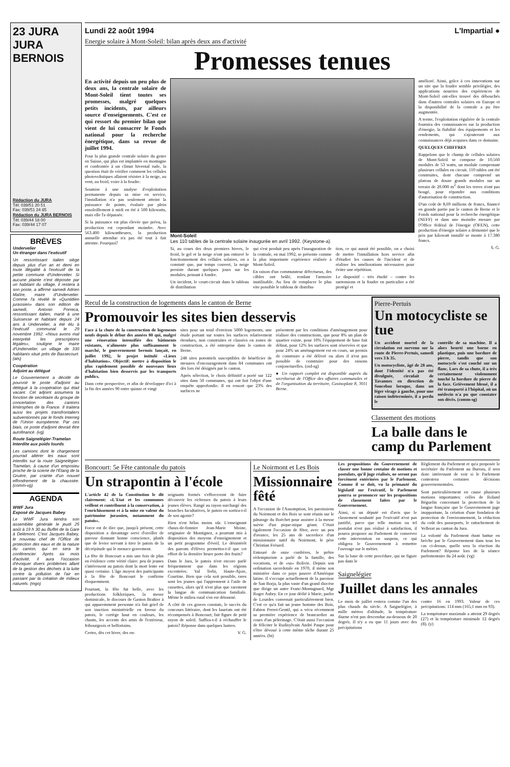23 JURA JURA BERNOIS
Rédaction du JURA
Tél: 039/51 20 51
Fax: 039/51 24 85
Rédaction du JURA BERNOIS
Tél: 039/44 18 00
Fax: 039/44 17 07
BRÈVES
Undervelier
Un étranger dans l'exécutif
Un ressortissant italien siège depuis plus d'un an et demi en toute illégalité à l'exécutif de la petite commune d'Undervelier. Si aucune plainte n'est déposée par un habitant du village, il restera à son poste, a affirmé samedi Adrien Maître, maire d'Undervelier. Comme l'a révélé le «Quotidien jurassien» dans son édition de samedi, Antonio Porreca, ressortissant italien, marié à une Suissesse et habitant depuis 24 ans à Undervelier, a été élu à l'exécutif communal le 29 novembre 1992. «Nous avons mal interprété les prescriptions légales», souligne le maire d'Undervelier, un village de 330 habitants situé près de Bassecourt. (ats)
Coopération
Adjoint au délégué
Le Gouvernement a décidé de pourvoir le poste d'adjoint au délégué à la coopération qui était vacant. Cet adjoint assumera la fonction de secrétaire du groupe de concertation des cantons limitrophes de la France. Il traitera aussi les projets transfrontaliers subventionnés par le fonds Interreg de l'Union européenne. Par ces biais, ce poste d'adjoint devrait être autofinancé. (vg)
Route Saignelégier-Tramelan
Interdite aux poids lourds
Les camions dont le chargement pourrait altérer les eaux sont interdits sur la route Saignelégier-Tramelan, à cause d'un emposieu proche de la scierie de l'Etang de la Gruère, par crainte d'un nouvel effondrement de la chaussée. (comm-vg)
AGENDA
WWF Jura
Exposé de Jacques Babey
Le WWF Jura tiendra son assemblée générale le jeudi 25 août à 19 h 30 au Buffet de la Gare à Delémont. C'est Jacques Babey, le nouveau chef de l'Office de protection des eaux et de la nature du canton, qui en sera le conférencier. Après six mois d'activité, il aura l'occasion d'évoquer divers problèmes allant de la gestion des déchets à la lutte contre la pollution de l'air en passant par la création de milieux naturels. (mgo)
Lundi 22 août 1994 L'Impartial ●
Energie solaire à Mont-Soleil: bilan après deux ans d'activité
Promesses tenues
En activité depuis un peu plus de deux ans, la centrale solaire de Mont-Soleil tient toutes ses promesses, malgré quelques petits incidents, par ailleurs source d'enseignements. C'est ce qui ressort du premier bilan que vient de lui consacrer le Fonds national pour la recherche énergétique, dans sa revue de juillet 1994.
Pour la plus grande centrale solaire du genre en Suisse, qui plus est implantée en montagne et confrontée à un climat hivernal rude, la question était de vérifier comment les cellules photovoltaïques allaient résister à la neige, au vent, au froid, voire à la foudre.
Soumise à une analyse d'exploitation permanente depuis sa mise en service, l'installation n'a pas seulement atteint la puissance de pointe, évaluée par plein ensoleillement à midi en été à 500 kilowatts, mais elle l'a dépassée.
Si la puissance est plus élevée que prévu, la production est cependant moindre. Avec 563.400 kilowattheures, la production annuelle attendue n'a pas été tout à fait atteinte. Pourquoi?
Mont-Soleil
Les 110 tables de la centrale solaire inaugurée en avril 1992. (Keystone-a)
Si, au cours des deux premiers hivers, le froid, le gel et la neige n'ont pas entravé le fonctionnement des cellules solaires, on a constaté que, par temps couvert, la neige persiste durant quelques jours sur les modules, peinant à fondre.
Un incident, le court-circuit dans le tableau de distribution
qui s'est produit peu après l'inauguration de la centrale, en mai 1992, se présente comme la plus importante expérience réalisée à Mont-Soleil.
En raison d'un commutateur défectueux, des câbles ont brûlé, rendant l'armoire inutilisable. Au lieu de remplacer le plus vite possible le tableau de distribu-
tion, ce qui aurait été possible, on a choisi de mettre l'installation hors service afin d'étudier les causes de l'incident et de réaliser les améliorations nécessaires pour éviter une répétition.
Le dispositif – très étudié – contre les surtensions et la foudre en particulier a été protégé et
amélioré. Ainsi, grâce à ces innovations sur un site que la foudre semble privilégier, des applications nourries des expériences de Mont-Soleil ont-elles trouvé des débouchés dans d'autres centrales solaires en Europe et la disponibilité de la centrale a pu être augmentée.
A terme, l'exploitation régulière de la centrale fournira des connaissances sur la production d'énergie, la fiabilité des équipements et les rendements, qui s'ajouteront aux connaissances déjà acquises dans ce domaine.
QUELQUES CHIFFRES
Rappelons que le champ de cellules solaires de Mont-Soleil se compose de 10.560 modules de 53 watts, un module comprenant plusieurs cellules en circuit. 110 tables ont été construites, dont chacune comprend un plateau de douze grands modules sur un terrain de 20.000 m<sup>2</sup> dont les terres n'ont pas bougé, pour répondre aux conditions d'autorisation de construction.
D'un coût de 8,69 millions de francs, financé en grande partie par le canton de Berne et le Fonds national pour la recherche énergétique (NEFF) et dans une moindre mesure par l'Office fédéral de l'énergie (OFEN), cette production d'énergie solaire a démontré que le prix par kilowatt installé se monte à 17.380 francs.
S. G.
Recul de la construction de logements dans le canton de Berne
Promouvoir les sites bien desservis
Face à la chute de la construction de logements neufs depuis le début des années 80 qui, malgré une rénovation intensifiée des bâtiments existants, n'alimente plus suffisamment le marché, le gouvernement bernois lançait, en juillet 1992, le projet intitulé «Lieux d'habitation». Objectif: mettre à disposition le plus rapidement possible de nouveaux lieux d'habitation bien desservis par les transports publics.
Dans cette perspective, et afin de développer d'ici à la fin des années 90 entre quinze et vingt
sites pour un total d'environ 5000 logements, une étude portant sur toutes les surfaces relativement étendues, non construites et classées en zones de construction, a été entreprise dans le canton de Berne.
248 sites potentiels susceptibles de bénéficier de mesures d'encouragement dans 84 communes ont dès lors été désignés par le canton.
Après sélection, le choix définitif a porté sur 122 sites dans 50 communes, qui ont fait l'objet d'une enquête approfondie. Il en ressort que 23% des surfaces ne
présentent par les conditions d'aménagement pour réaliser des constructions, que pour 8% un plan de quartier existe, pour 10% l'équipement de base fait défaut, pour 12% les surfaces sont réservées et que pour 24% un aménagement est en cours, un permis de construire a été délivré ou alors il n'est pas possible de construire pour des raisons conjoncturelles. (oid-sg)
● Un rapport complet est disponible auprès du secrétariat de l'Office des affaires communales et de l'organisation du territoire, Casinoplatz 8, 3011 Berne.
Pierre-Pertuis
Un motocycliste se tue
Un accident mortel de la circulation est survenu sur la route de Pierre-Pertuis, samedi vers 3 h 35.
Un motocycliste, âgé de 28 ans, dont l'identité n'a pas été divulguée, circulait de Tavannes en direction de Sonceboz lorsque, dans un léger virage à gauche, pour une raison indéterminée, il a perdu le
contrôle de sa machine. Il a alors heurté une borne en plastique, puis une bordure de pierre, tandis que son motocycle s'est couché sur un flanc. Lors de sa chute, il a très certainement violemment touché la bordure de pierre de la face. Grièvement blessé, il a été transporté à l'hôpital, où un médecin n'a pu que constater son décès. (comm-sg)
Classement des motions
La balle dans le camp du Parlement
Boncourt: 5e Fête cantonale du patois
Un strapontin à l'école
L'article 42 de la Constitution le dit clairement: «L'Etat et les communes veillent et contribuent à la conservation, à l'enrichissement et à la mise en valeur du patrimoine jurassien, notamment du patois».
Force est de dire que, jusqu'à présent, cette disposition a davantage servi d'oreiller de paresse donnant bonne conscience, plutôt que de levier servant à tirer le patois de la décrépitude qui le menace gravement.
La fête de Boncourt a mis une fois de plus en évidence cette vérité claire: peu de jeunes s'intéressent au patois dont la mort lente est quasi certaine. L'âge moyen des participants à la fête de Boncourt le confirme éloquemment.
Pourtant, la fête fut belle, avec les productions folkloriques, la messe dominicale, le discours de Gaston Brahier à qui apparemment personne n'a fait grief de son inaction ministérielle en faveur du patois, le cortège haut en couleurs, les chants, les accents des amis de l'extérieur, fribourgeois et belfortains.
Certes, dès cet hiver, des en-
seignants formés s'efforceront de faire découvrir les richesses du patois à leurs jeunes élèves. Rangé au rayon surchargé des branches facultatives, le patois en sortira-t-il de son agonie?
Rien n'est hélas moins sûr. L'enseignant chaux-de-fonnier Jean-Marie Moine, originaire de Montignez, a pourtant mis à disposition des moyens d'enseignement et un petit programme d'éveil. Le désintérêt des parents d'élèves permettra-t-il que cet effort de la dernière heure porte des fruits?
Dans le Jura, le patois n'est encore parlé fréquemment que dans les régions excentrées: Val Terbi, Haute-Ajoie, Courtine. Bien que cela soit possible, rares sont les jeunes qui l'apprennent à l'aide de cassettes, alors qu'il n'est plus que rarement la langue de communication familiale. Même le milieu rural s'en est détourné.
A côté de ces graves constats, le succès du concours littéraire, dont les lauréats ont été récompensés à Boncourt, fait figure de petit rayon de soleil. Suffira-t-il à réchauffer le patois? Réponse dans quelques lustres.
V. G.
Le Noirmont et Les Bois
Missionnaire fêté
A l'occasion de l'Assomption, les paroissiens du Noirmont et des Bois se sont réunis sur le pâturage du Boéchet pour assister à la messe suivie d'un pique-nique géant. C'était également l'occasion de fêter, avec un peu d'avance, les 25 ans de sacerdoce d'un missionnaire natif du Noirmont, le père Christian Frésard.
Entouré de onze confrères, le prêtre rédemptoriste a parlé de la famille, des vocations, et de «sa» Bolivie. Depuis son ordination sacerdotale en 1970, il mène son ministère dans ce pays pauvre d'Amérique latine. Il s'occupe actuellement de la paroisse de San Borja, la plus vaste d'un grand diocèse que dirige un autre Franc-Montagnard, Mgr Roger Aubry. En ce jour dédié à Marie, parler de Lourdes convenait particulièrement bien. C'est ce qu'a fait un jeune homme des Bois, Fabien Perret-Gentil, qui a vécu récemment sa première expérience de brancardier au cours d'un pèlerinage. C'était aussi l'occasion de féliciter le Rudisylvain André Paupe pour s'être dévoué à cette même tâche durant 25 années. (bt)
Les propositions du Gouvernement de classer une bonne centaine de motions et postulats, qu'il juge réalisés, ne seront pas forcément entérinées par le Parlement. Comme il se doit, vu la primauté du législatif sur l'exécutif, le Parlement pourra se prononcer sur les propositions de classement faites par le Gouvernement.
Ainsi, si un député est d'avis que le classement souhaité par l'exécutif n'est pas justifié, parce que telle motion ou tel postulat n'est pas réalisé à satisfaction, il pourra proposer au Parlement de conserver cette intervention en suspens, ce qui obligera le Gouvernement à remettre l'ouvrage sur le métier.
Sur la base de cette procédure, qui ne figure pas dans le
Règlement du Parlement et qu'a proposée le secrétaire du Parlement au Bureau, il sera donc intéressant de voir si le Parlement contestera certaines décisions gouvernementales.
Sont particulièrement en cause plusieurs motions importantes: celles de Roland Béguelin concernant la protection de la langue française que le Gouvernement juge inopportune, la création d'une fondation de protection de l'environnement, la réduction du coût des passeports, le rattachement de Vellerat au canton du Jura.
La volonté du Parlement étant battue en brèche par le Gouvernement dans tous les cas ci-dessus, quelle sera la réaction du Parlement? Réponse lors de la séance parlementaire du 24 août. (vg)
Saignelégier
Juillet dans les annales
Le mois de juillet restera comme l'un des plus chauds du siècle. A Saignelégier, à mille mètres d'altitude, la température diurne n'est pas descendue au-dessous de 20 degrés. Il n'y a eu que 11 jours avec des précipitations
contre 16 en 1993. Valeur de ces précipitations: 114 mm (165,1 mm en 93).
La température maximale a atteint 29 degrés (27) et la température minimale 12 degrés (8). (y)